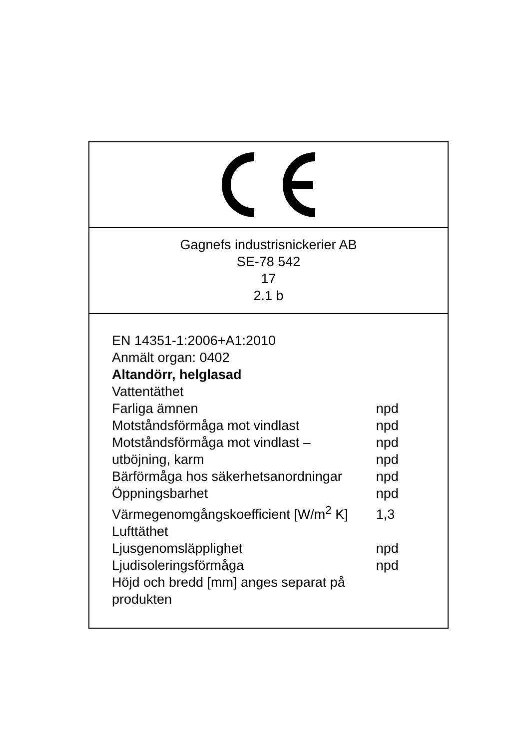Gagnefs industrisnickerier AB
SE-78 542
17
2.1 b
EN 14351-1:2006+A1:2010
Anmält organ: 0402
Altandörr, helglasad
| Vattentäthet | |
| Farliga ämnen | npd |
| Motståndsförmåga mot vindlast | npd |
| Motståndsförmåga mot vindlast – utböjning, karm | npd npd |
| Bärförmåga hos säkerhetsanordningar | npd |
| Öppningsbarhet | npd |
| Värmegenomgångskoefficient [W/m<sup>2</sup> K] | 1,3 |
| Lufttäthet | |
| Ljusgenomsläpplighet | npd |
| Ljudisoleringsförmåga | npd |
| Höjd och bredd [mm] anges separat på produkten | |